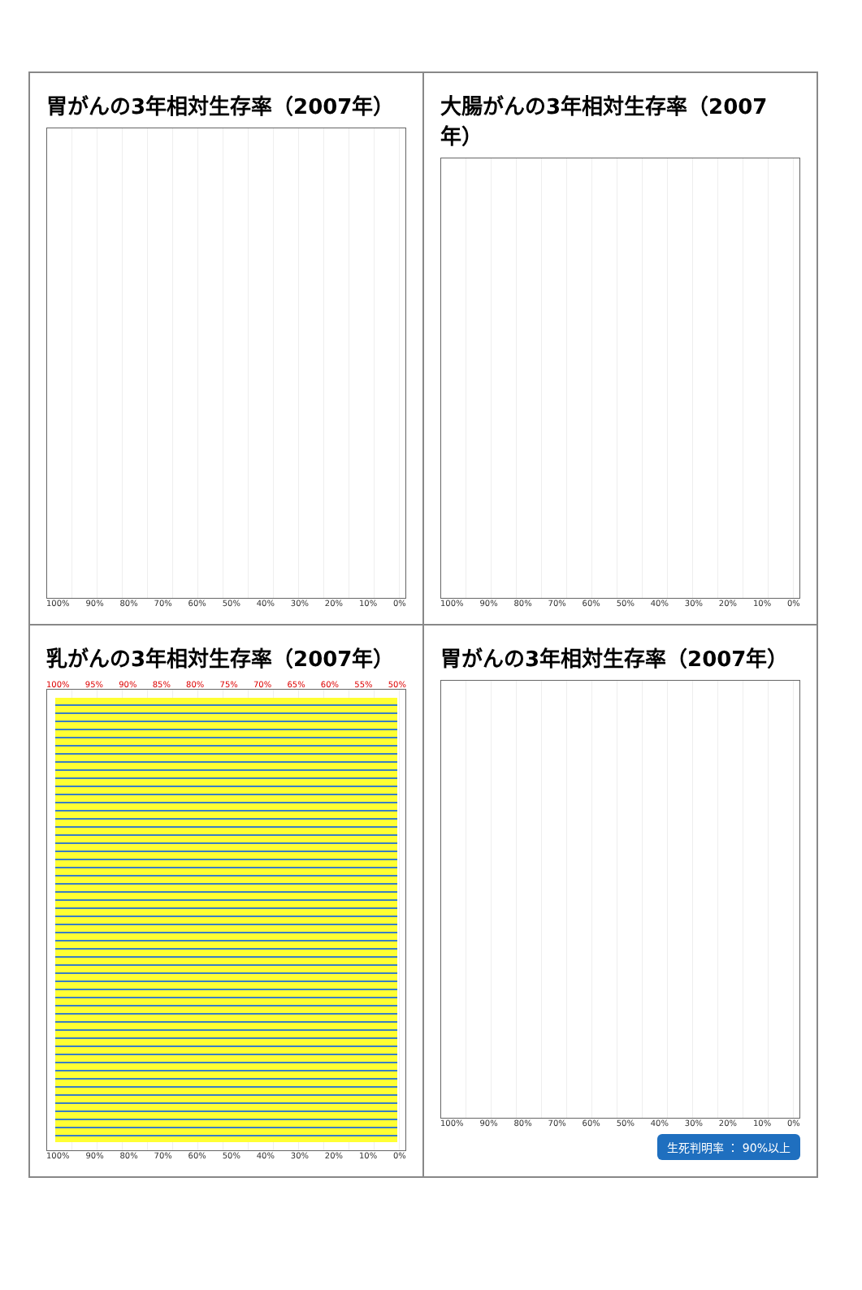胃がんの3年相対生存率（2007年）
100% 90% 80% 70% 60% 50% 40% 30% 20% 10% 0%
大腸がんの3年相対生存率（2007年）
100% 90% 80% 70% 60% 50% 40% 30% 20% 10% 0%
乳がんの3年相対生存率（2007年）
100% 95% 90% 85% 80% 75% 70% 65% 60% 55% 50%
100% 90% 80% 70% 60% 50% 40% 30% 20% 10% 0%
胃がんの3年相対生存率（2007年）
100% 90% 80% 70% 60% 50% 40% 30% 20% 10% 0%
生死判明率 ： 90%以上